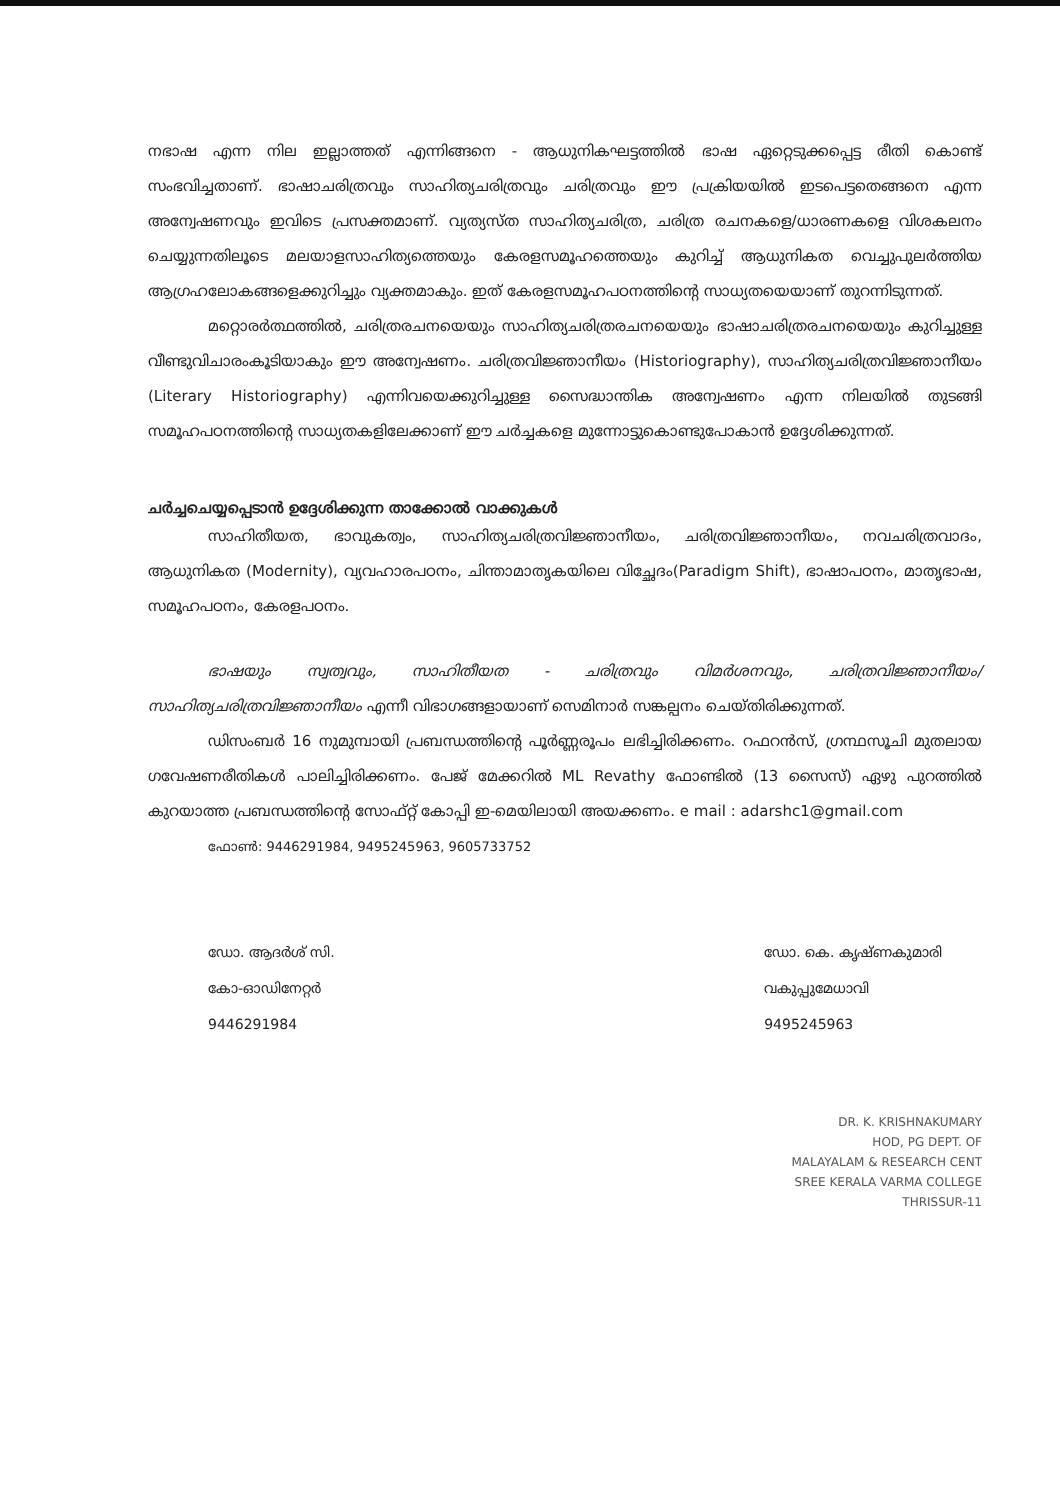നഭാഷ എന്ന നില ഇല്ലാത്തത് എന്നിങ്ങനെ - ആധുനികഘട്ടത്തിൽ ഭാഷ ഏറ്റെടുക്കപ്പെട്ട രീതി കൊണ്ട് സംഭവിച്ചതാണ്. ഭാഷാചരിത്രവും സാഹിത്യചരിത്രവും ചരിത്രവും ഈ പ്രക്രിയയിൽ ഇടപെട്ടതെങ്ങനെ എന്ന അന്വേഷണവും ഇവിടെ പ്രസക്തമാണ്. വ്യത്യസ്ത സാഹിത്യചരിത്ര, ചരിത്ര രചനകളെ/ധാരണകളെ വിശകലനം ചെയ്യുന്നതിലൂടെ മലയാളസാഹിത്യത്തെയും കേരളസമൂഹത്തെയും കുറിച്ച് ആധുനികത വെച്ചുപുലർത്തിയ ആഗ്രഹലോകങ്ങളെക്കുറിച്ചും വ്യക്തമാകും. ഇത് കേരളസമൂഹപഠനത്തിന്റെ സാധ്യതയെയാണ് തുറന്നിടുന്നത്.
മറ്റൊരർത്ഥത്തിൽ, ചരിത്രരചനയെയും സാഹിത്യചരിത്രരചനയെയും ഭാഷാചരിത്രരചനയെയും കുറിച്ചുള്ള വീണ്ടുവിചാരംകൂടിയാകും ഈ അന്വേഷണം. ചരിത്രവിജ്ഞാനീയം (Historiography), സാഹിത്യചരിത്രവിജ്ഞാനീയം (Literary Historiography) എന്നിവയെക്കുറിച്ചുള്ള സൈദ്ധാന്തിക അന്വേഷണം എന്ന നിലയിൽ തുടങ്ങി സമൂഹപഠനത്തിന്റെ സാധ്യതകളിലേക്കാണ് ഈ ചർച്ചകളെ മുന്നോട്ടുകൊണ്ടുപോകാൻ ഉദ്ദേശിക്കുന്നത്.
ചർച്ചചെയ്യപ്പെടാൻ ഉദ്ദേശിക്കുന്ന താക്കോൽ വാക്കുകൾ
സാഹിതീയത, ഭാവുകത്വം, സാഹിത്യചരിത്രവിജ്ഞാനീയം, ചരിത്രവിജ്ഞാനീയം, നവചരിത്രവാദം, ആധുനികത (Modernity), വ്യവഹാരപഠനം, ചിന്താമാതൃകയിലെ വിച്ഛേദം(Paradigm Shift), ഭാഷാപഠനം, മാതൃഭാഷ, സമൂഹപഠനം, കേരളപഠനം.
ഭാഷയും സ്വത്വവും, സാഹിതീയത - ചരിത്രവും വിമർശനവും, ചരിത്രവിജ്ഞാനീയം/സാഹിത്യചരിത്രവിജ്ഞാനീയം എന്നീ വിഭാഗങ്ങളായാണ് സെമിനാർ സങ്കല്പനം ചെയ്തിരിക്കുന്നത്.
ഡിസംബർ 16 നുമുമ്പായി പ്രബന്ധത്തിന്റെ പൂർണ്ണരൂപം ലഭിച്ചിരിക്കണം. റഫറൻസ്, ഗ്രന്ഥസൂചി മുതലായ ഗവേഷണരീതികൾ പാലിച്ചിരിക്കണം. പേജ് മേക്കറിൽ ML Revathy ഫോണ്ടിൽ (13 സൈസ്) ഏഴു പുറത്തിൽ കുറയാത്ത പ്രബന്ധത്തിന്റെ സോഫ്റ്റ് കോപ്പി ഇ-മെയിലായി അയക്കണം. e mail : adarshc1@gmail.com
ഫോൺ: 9446291984, 9495245963, 9605733752
ഡോ. ആദർശ് സി.
കോ-ഓഡിനേറ്റർ
9446291984
ഡോ. കെ. കൃഷ്ണകുമാരി
വകുപ്പുമേധാവി
9495245963
DR. K. KRISHNAKUMARY
HOD, PG DEPT. OF
MALAYALAM & RESEARCH CENT
SREE KERALA VARMA COLLEGE
THRISSUR-11